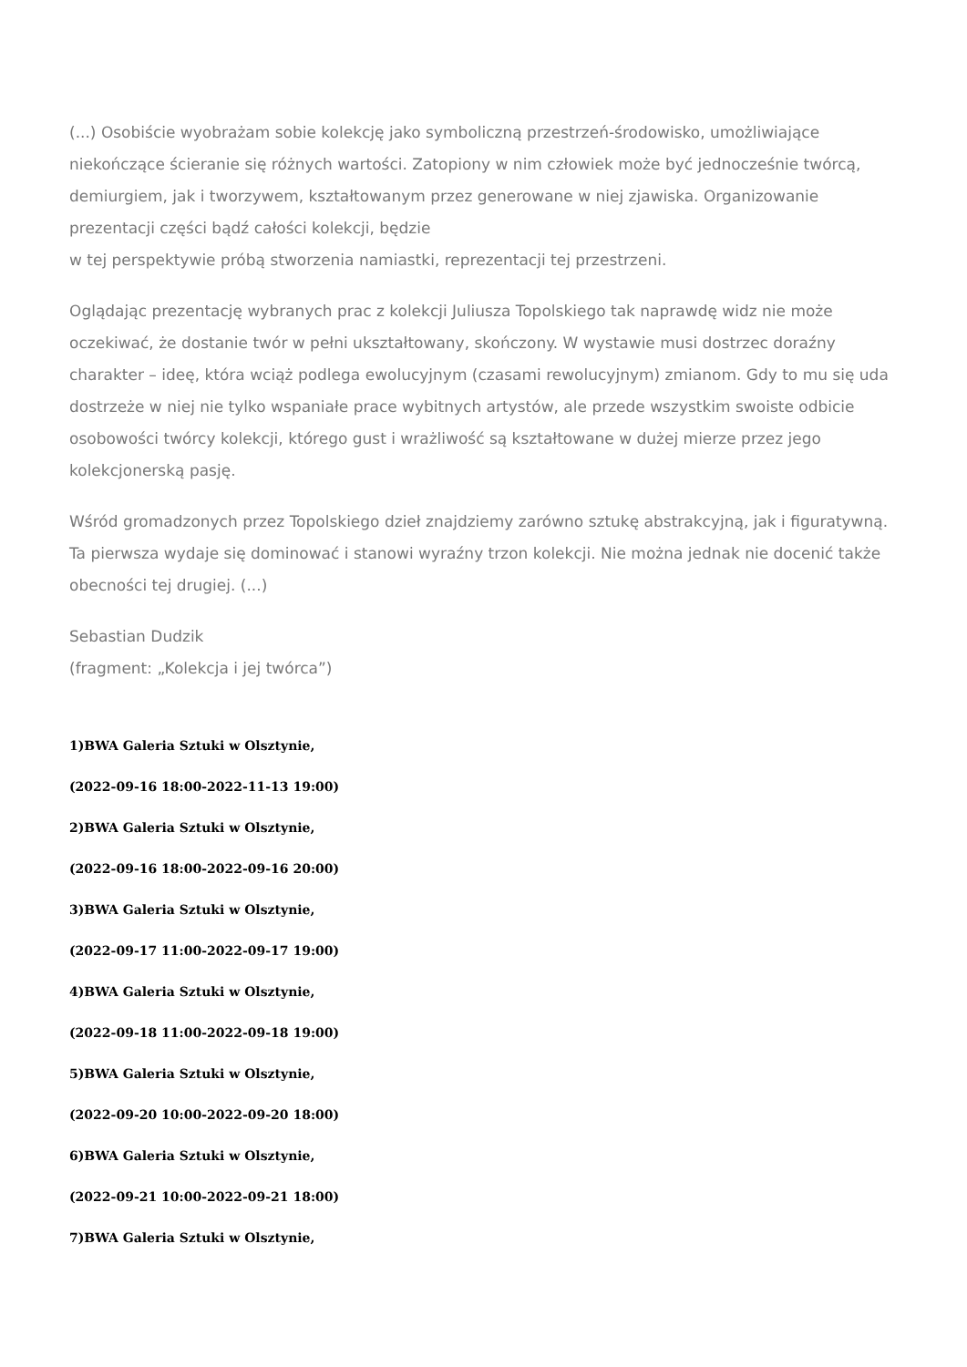(...) Osobiście wyobrażam sobie kolekcję jako symboliczną przestrzeń-środowisko, umożliwiające niekończące ścieranie się różnych wartości. Zatopiony w nim człowiek może być jednocześnie twórcą, demiurgiem, jak i tworzywem, kształtowanym przez generowane w niej zjawiska. Organizowanie prezentacji części bądź całości kolekcji, będzie
w tej perspektywie próbą stworzenia namiastki, reprezentacji tej przestrzeni.
Oglądając prezentację wybranych prac z kolekcji Juliusza Topolskiego tak naprawdę widz nie może oczekiwać, że dostanie twór w pełni ukształtowany, skończony. W wystawie musi dostrzec doraźny charakter – ideę, która wciąż podlega ewolucyjnym (czasami rewolucyjnym) zmianom. Gdy to mu się uda dostrzeże w niej nie tylko wspaniałe prace wybitnych artystów, ale przede wszystkim swoiste odbicie osobowości twórcy kolekcji, którego gust i wrażliwość są kształtowane w dużej mierze przez jego kolekcjonerską pasję.
Wśród gromadzonych przez Topolskiego dzieł znajdziemy zarówno sztukę abstrakcyjną, jak i figuratywną. Ta pierwsza wydaje się dominować i stanowi wyraźny trzon kolekcji. Nie można jednak nie docenić także obecności tej drugiej. (...)
Sebastian Dudzik
(fragment: „Kolekcja i jej twórca”)
1)BWA Galeria Sztuki w Olsztynie,
(2022-09-16 18:00-2022-11-13 19:00)
2)BWA Galeria Sztuki w Olsztynie,
(2022-09-16 18:00-2022-09-16 20:00)
3)BWA Galeria Sztuki w Olsztynie,
(2022-09-17 11:00-2022-09-17 19:00)
4)BWA Galeria Sztuki w Olsztynie,
(2022-09-18 11:00-2022-09-18 19:00)
5)BWA Galeria Sztuki w Olsztynie,
(2022-09-20 10:00-2022-09-20 18:00)
6)BWA Galeria Sztuki w Olsztynie,
(2022-09-21 10:00-2022-09-21 18:00)
7)BWA Galeria Sztuki w Olsztynie,